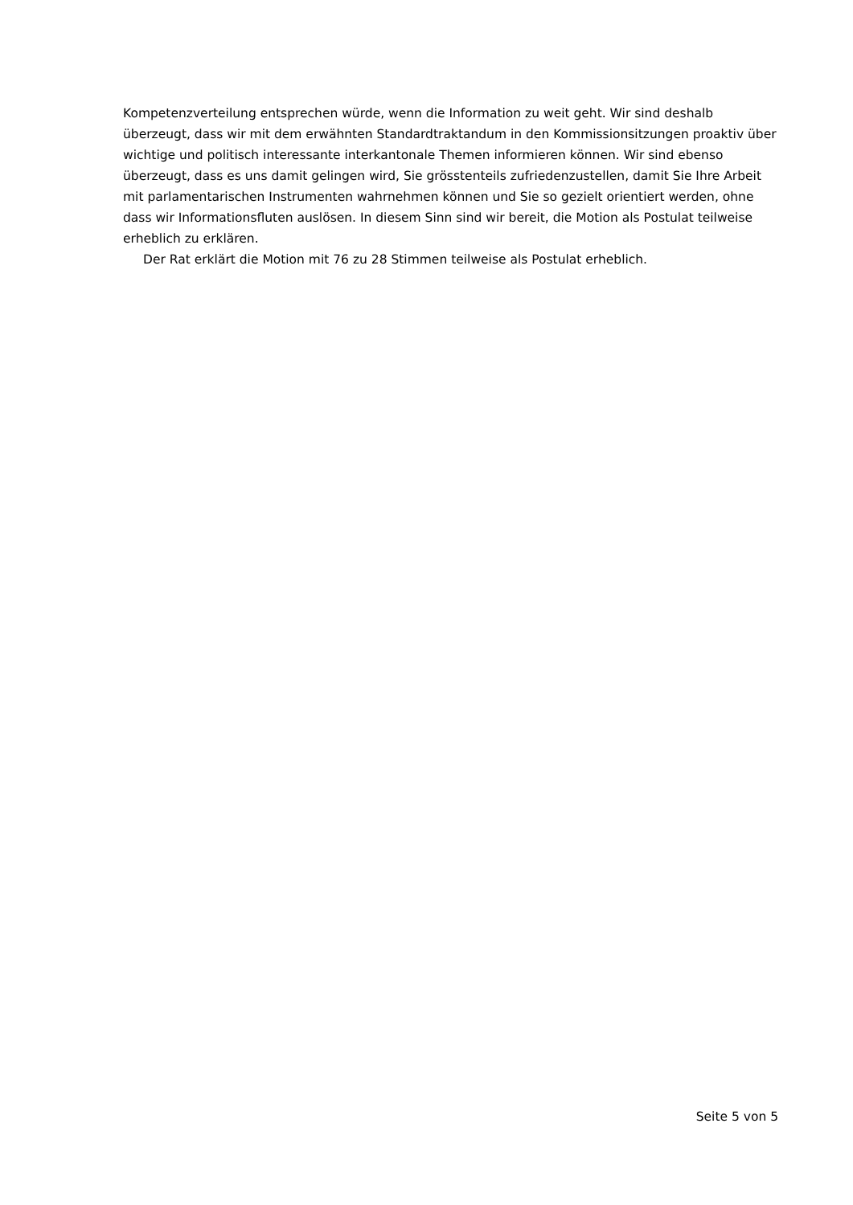Kompetenzverteilung entsprechen würde, wenn die Information zu weit geht. Wir sind deshalb überzeugt, dass wir mit dem erwähnten Standardtraktandum in den Kommissionsitzungen proaktiv über wichtige und politisch interessante interkantonale Themen informieren können. Wir sind ebenso überzeugt, dass es uns damit gelingen wird, Sie grösstenteils zufriedenzustellen, damit Sie Ihre Arbeit mit parlamentarischen Instrumenten wahrnehmen können und Sie so gezielt orientiert werden, ohne dass wir Informationsfluten auslösen. In diesem Sinn sind wir bereit, die Motion als Postulat teilweise erheblich zu erklären.
Der Rat erklärt die Motion mit 76 zu 28 Stimmen teilweise als Postulat erheblich.
Seite 5 von 5